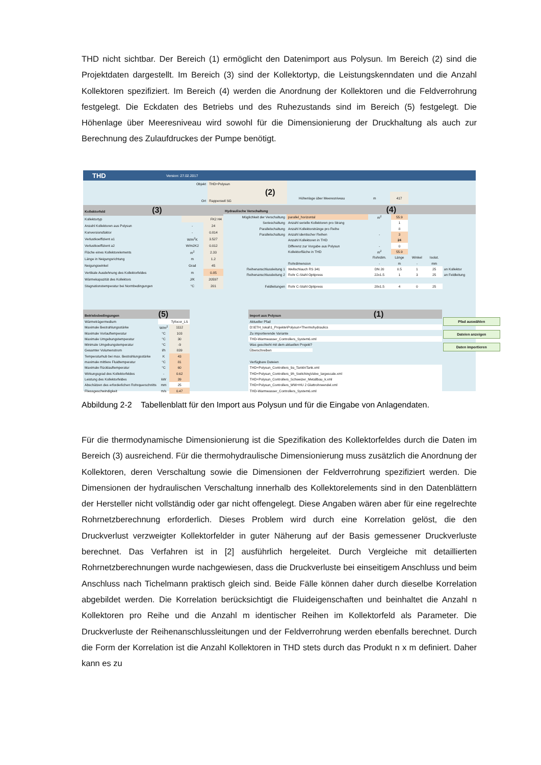THD nicht sichtbar. Der Bereich (1) ermöglicht den Datenimport aus Polysun. Im Bereich (2) sind die Projektdaten dargestellt. Im Bereich (3) sind der Kollektortyp, die Leistungskenndaten und die Anzahl Kollektoren spezifiziert. Im Bereich (4) werden die Anordnung der Kollektoren und die Feldverrohrung festgelegt. Die Eckdaten des Betriebs und des Ruhezustands sind im Bereich (5) festgelegt. Die Höhenlage über Meeresniveau wird sowohl für die Dimensionierung der Druckhaltung als auch zur Berechnung des Zulaufdruckes der Pumpe benötigt.
THD Version: 27.02.2017
| Objekt | THD+Polysun |
| | (2) |
| Ort | Rapperswil SG |
| Höhenlage über Meeresniveau | m | 417 |
| Kollektorfeld (3) | | |
| Kollektortyp | | FK2 H4 |
| Anzahl Kollektoren aus Polysun | - | 24 |
| Konversionsfaktor | - | 0.814 |
| Verlustkoeffizient a1 | W/m<sup>2</sup>K | 3.527 |
| Verlustkoeffizient a2 | W/m2K2 | 0.012 |
| Fläche eines Kollektorelements | m<sup>2</sup> | 2.33 |
| Länge in Neigungsrichtung | m | 1.2 |
| Neigungswinkel | Grad | 45 |
| Vertikale Ausdehnung des Kollektorfeldes | m | 0.85 |
| Wärmekapazität des Kollektors | J/K | 20597 |
| Stagnationstemperatur bei Normbedingungen | °C | 201 |
| Hydraulische Verschaltung (4) | | | | | | |
| Möglichkeit der Verschaltung | parallel_horizontal | m<sup>2</sup> | 55.9 | | | |
| Serieschaltung | Anzahl serielle Kollektoren pro Strang | | 1 | | | |
| Parallelschaltung | Anzahl Kollektorstränge pro Reihe | | 8 | | | |
| Parallelschaltung | Anzahl identischer Reihen | - | 3 | | | |
| | Anzahl Kollektoren in THD | | 24 | | | |
| | Differenz zur Vorgabe aus Polysun | - | 0 | | | |
| | Kollektorfläche in THD | m<sup>2</sup> | 55.9 | | | |
| | | Rohrdim. | Länge | Winkel | Isolat. | |
| | Rohrdimension | - | m | - | mm | |
| Reihenanschlussleitung 1 | Wellschlauch RS 341 | DN 20 | 0.5 | 1 | 25 | an Kollektor |
| Reihenanschlussleitung 2 | Rohr C-Stahl Optipress | 22x1.5 | 1 | 3 | 25 | an Feldleitung |
| Feldleitungen | Rohr C-Stahl Optipress | 28x1.5 | 4 | 0 | 25 | |
| Betriebsbedingungen (5) | | |
| Wärmeträgermedium | | Tyfocor_LS |
| Maximale Bestrahlungsstärke | W/m<sup>2</sup> | 1112 |
| Maximale Vorlauftemperatur | °C | 103 |
| Maximale Umgebungstemperatur | °C | 30 |
| Minimale Umgebungstemperatur | °C | -9 |
| Gesamter Volumenstrom | l/h | 839 |
| Temperaturhub bei max. Bestrahlungsstärke | K | 43 |
| maximale mittlere Fluidtemperatur | °C | 81 |
| Maximale Rücklauftemperatur | °C | 60 |
| Wirkungsgrad des Kollektorfeldes | - | 0.62 |
| Leistung des Kollektorfeldes | kW | 39 |
| Abschätzen des erforderlichen Rohrquerschnitts | mm | 25 |
| Fliessgeschwindigkeit | m/s | 0.47 |
| Import aus Polysun (1) |
| Aktueller Pfad |
| D:\ETH_lokal\1_Projekte\Polysun+Thermohydraulics |
| Zu importierende Variante |
| THD-Warmwasser_Controllers_System6.xml |
| Was geschieht mit dem aktuellen Projekt? |
| Überschreiben |
| Verfügbare Dateien |
| THD+Polysun_Controllers_9a_TankInTank.xml |
| THD+Polysun_Controllers_9h_SwitchingValve_largescale.xml |
| THD+Polysun_Controllers_Schweizer_Metallbau_k.xml |
| THD+Polysun_Controllers_WW+HU 2 Glattrohrwendel.xml |
| THD-Warmwasser_Controllers_System6.xml |
Pfad auswählen
Dateien anzeigen
Daten importieren
Abbildung 2-2 Tabellenblatt für den Import aus Polysun und für die Eingabe von Anlagendaten.
Für die thermodynamische Dimensionierung ist die Spezifikation des Kollektorfeldes durch die Daten im Bereich (3) ausreichend. Für die thermohydraulische Dimensionierung muss zusätzlich die Anordnung der Kollektoren, deren Verschaltung sowie die Dimensionen der Feldverrohrung spezifiziert werden. Die Dimensionen der hydraulischen Verschaltung innerhalb des Kollektorelements sind in den Datenblättern der Hersteller nicht vollständig oder gar nicht offengelegt. Diese Angaben wären aber für eine regelrechte Rohrnetzberechnung erforderlich. Dieses Problem wird durch eine Korrelation gelöst, die den Druckverlust verzweigter Kollektorfelder in guter Näherung auf der Basis gemessener Druckverluste berechnet. Das Verfahren ist in [2] ausführlich hergeleitet. Durch Vergleiche mit detaillierten Rohrnetzberechnungen wurde nachgewiesen, dass die Druckverluste bei einseitigem Anschluss und beim Anschluss nach Tichelmann praktisch gleich sind. Beide Fälle können daher durch dieselbe Korrelation abgebildet werden. Die Korrelation berücksichtigt die Fluideigenschaften und beinhaltet die Anzahl n Kollektoren pro Reihe und die Anzahl m identischer Reihen im Kollektorfeld als Parameter. Die Druckverluste der Reihenanschlussleitungen und der Feldverrohrung werden ebenfalls berechnet. Durch die Form der Korrelation ist die Anzahl Kollektoren in THD stets durch das Produkt n x m definiert. Daher kann es zu